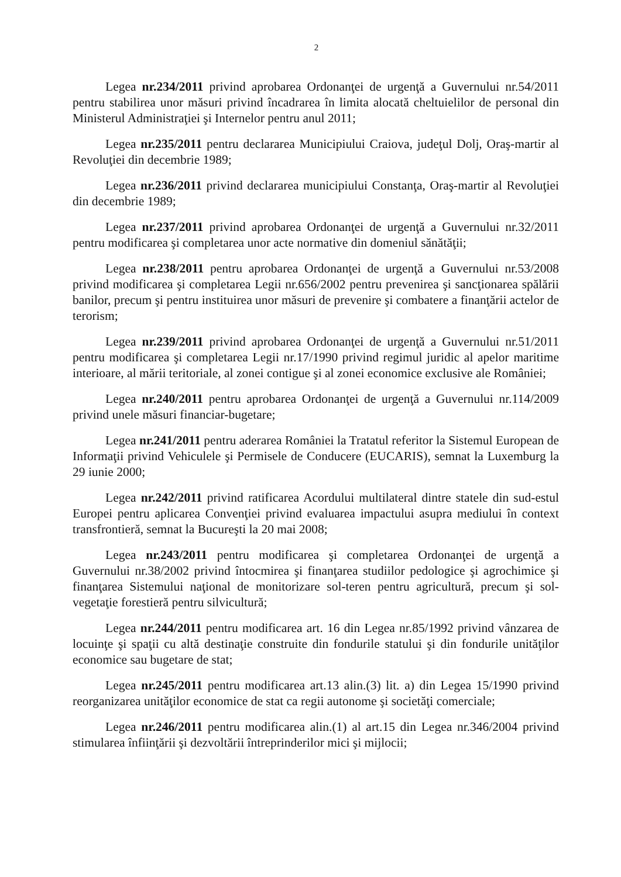2
Legea nr.234/2011 privind aprobarea Ordonanţei de urgenţă a Guvernului nr.54/2011 pentru stabilirea unor măsuri privind încadrarea în limita alocată cheltuielilor de personal din Ministerul Administraţiei şi Internelor pentru anul 2011;
Legea nr.235/2011 pentru declararea Municipiului Craiova, judeţul Dolj, Oraş-martir al Revoluţiei din decembrie 1989;
Legea nr.236/2011 privind declararea municipiului Constanţa, Oraş-martir al Revoluţiei din decembrie 1989;
Legea nr.237/2011 privind aprobarea Ordonanţei de urgenţă a Guvernului nr.32/2011 pentru modificarea şi completarea unor acte normative din domeniul sănătăţii;
Legea nr.238/2011 pentru aprobarea Ordonanţei de urgenţă a Guvernului nr.53/2008 privind modificarea şi completarea Legii nr.656/2002 pentru prevenirea şi sancţionarea spălării banilor, precum şi pentru instituirea unor măsuri de prevenire şi combatere a finanţării actelor de terorism;
Legea nr.239/2011 privind aprobarea Ordonanţei de urgenţă a Guvernului nr.51/2011 pentru modificarea şi completarea Legii nr.17/1990 privind regimul juridic al apelor maritime interioare, al mării teritoriale, al zonei contigue şi al zonei economice exclusive ale României;
Legea nr.240/2011 pentru aprobarea Ordonanţei de urgenţă a Guvernului nr.114/2009 privind unele măsuri financiar-bugetare;
Legea nr.241/2011 pentru aderarea României la Tratatul referitor la Sistemul European de Informaţii privind Vehiculele şi Permisele de Conducere (EUCARIS), semnat la Luxemburg la 29 iunie 2000;
Legea nr.242/2011 privind ratificarea Acordului multilateral dintre statele din sud-estul Europei pentru aplicarea Convenţiei privind evaluarea impactului asupra mediului în context transfrontieră, semnat la Bucureşti la 20 mai 2008;
Legea nr.243/2011 pentru modificarea şi completarea Ordonanţei de urgenţă a Guvernului nr.38/2002 privind întocmirea şi finanţarea studiilor pedologice şi agrochimice şi finanţarea Sistemului naţional de monitorizare sol-teren pentru agricultură, precum şi sol-vegetaţie forestieră pentru silvicultură;
Legea nr.244/2011 pentru modificarea art. 16 din Legea nr.85/1992 privind vânzarea de locuinţe şi spaţii cu altă destinaţie construite din fondurile statului şi din fondurile unităţilor economice sau bugetare de stat;
Legea nr.245/2011 pentru modificarea art.13 alin.(3) lit. a) din Legea 15/1990 privind reorganizarea unităţilor economice de stat ca regii autonome şi societăţi comerciale;
Legea nr.246/2011 pentru modificarea alin.(1) al art.15 din Legea nr.346/2004 privind stimularea înfiinţării şi dezvoltării întreprinderilor mici şi mijlocii;